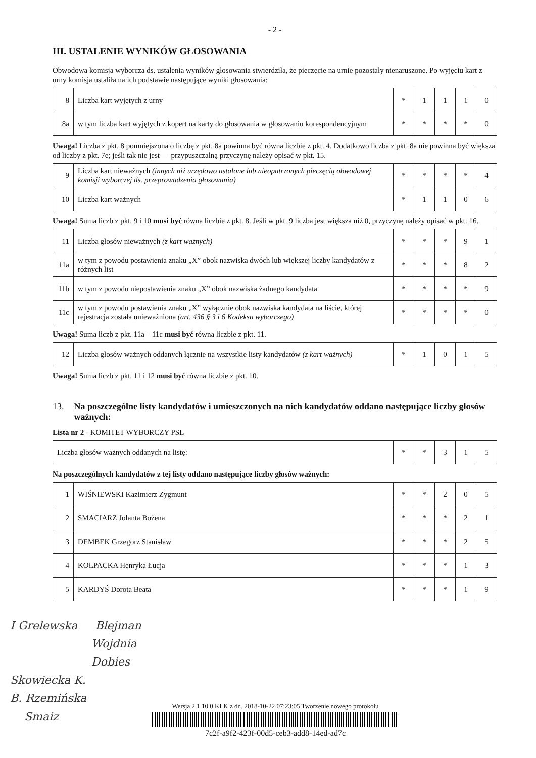- 2 -
III. USTALENIE WYNIKÓW GŁOSOWANIA
Obwodowa komisja wyborcza ds. ustalenia wyników głosowania stwierdziła, że pieczęcie na urnie pozostały nienaruszone. Po wyjęciu kart z urny komisja ustaliła na ich podstawie następujące wyniki głosowania:
| 8 | Liczba kart wyjętych z urny | * | 1 | 1 | 1 | 0 |
| 8a | w tym liczba kart wyjętych z kopert na karty do głosowania w głosowaniu korespondencyjnym | * | * | * | * | 0 |
Uwaga! Liczba z pkt. 8 pomniejszona o liczbę z pkt. 8a powinna być równa liczbie z pkt. 4. Dodatkowo liczba z pkt. 8a nie powinna być większa od liczby z pkt. 7e; jeśli tak nie jest — przypuszczalną przyczynę należy opisać w pkt. 15.
| 9 | Liczba kart nieważnych (innych niż urzędowo ustalone lub nieopatrzonych pieczęcią obwodowej komisji wyborczej ds. przeprowadzenia głosowania) | * | * | * | * | 4 |
| 10 | Liczba kart ważnych | * | 1 | 1 | 0 | 6 |
Uwaga! Suma liczb z pkt. 9 i 10 musi być równa liczbie z pkt. 8. Jeśli w pkt. 9 liczba jest większa niż 0, przyczynę należy opisać w pkt. 16.
| 11 | Liczba głosów nieważnych (z kart ważnych) | * | * | * | 9 | 1 |
| 11a | w tym z powodu postawienia znaku „X” obok nazwiska dwóch lub większej liczby kandydatów z różnych list | * | * | * | 8 | 2 |
| 11b | w tym z powodu niepostawienia znaku „X” obok nazwiska żadnego kandydata | * | * | * | * | 9 |
| 11c | w tym z powodu postawienia znaku „X” wyłącznie obok nazwiska kandydata na liście, której rejestracja została unieważniona (art. 436 § 3 i 6 Kodeksu wyborczego) | * | * | * | * | 0 |
Uwaga! Suma liczb z pkt. 11a – 11c musi być równa liczbie z pkt. 11.
| 12 | Liczba głosów ważnych oddanych łącznie na wszystkie listy kandydatów (z kart ważnych) | * | 1 | 0 | 1 | 5 |
Uwaga! Suma liczb z pkt. 11 i 12 musi być równa liczbie z pkt. 10.
13. Na poszczególne listy kandydatów i umieszczonych na nich kandydatów oddano następujące liczby głosów ważnych:
Lista nr 2 - KOMITET WYBORCZY PSL
| Liczba głosów ważnych oddanych na listę: | * | * | 3 | 1 | 5 |
Na poszczególnych kandydatów z tej listy oddano następujące liczby głosów ważnych:
| 1 | WIŚNIEWSKI Kazimierz Zygmunt | * | * | 2 | 0 | 5 |
| 2 | SMACIARZ Jolanta Bożena | * | * | * | 2 | 1 |
| 3 | DEMBEK Grzegorz Stanisław | * | * | * | 2 | 5 |
| 4 | KOŁPACKA Henryka Łucja | * | * | * | 1 | 3 |
| 5 | KARDYŚ Dorota Beata | * | * | * | 1 | 9 |
I Grelewska Blejman
Wojdnia
Dobies
Skowiecka K.
B. Rzemińska
Smaiz
Wersja 2.1.10.0 KLK z dn. 2018-10-22 07:23:05 Tworzenie nowego protokołu
7c2f-a9f2-423f-00d5-ceb3-add8-14ed-ad7c